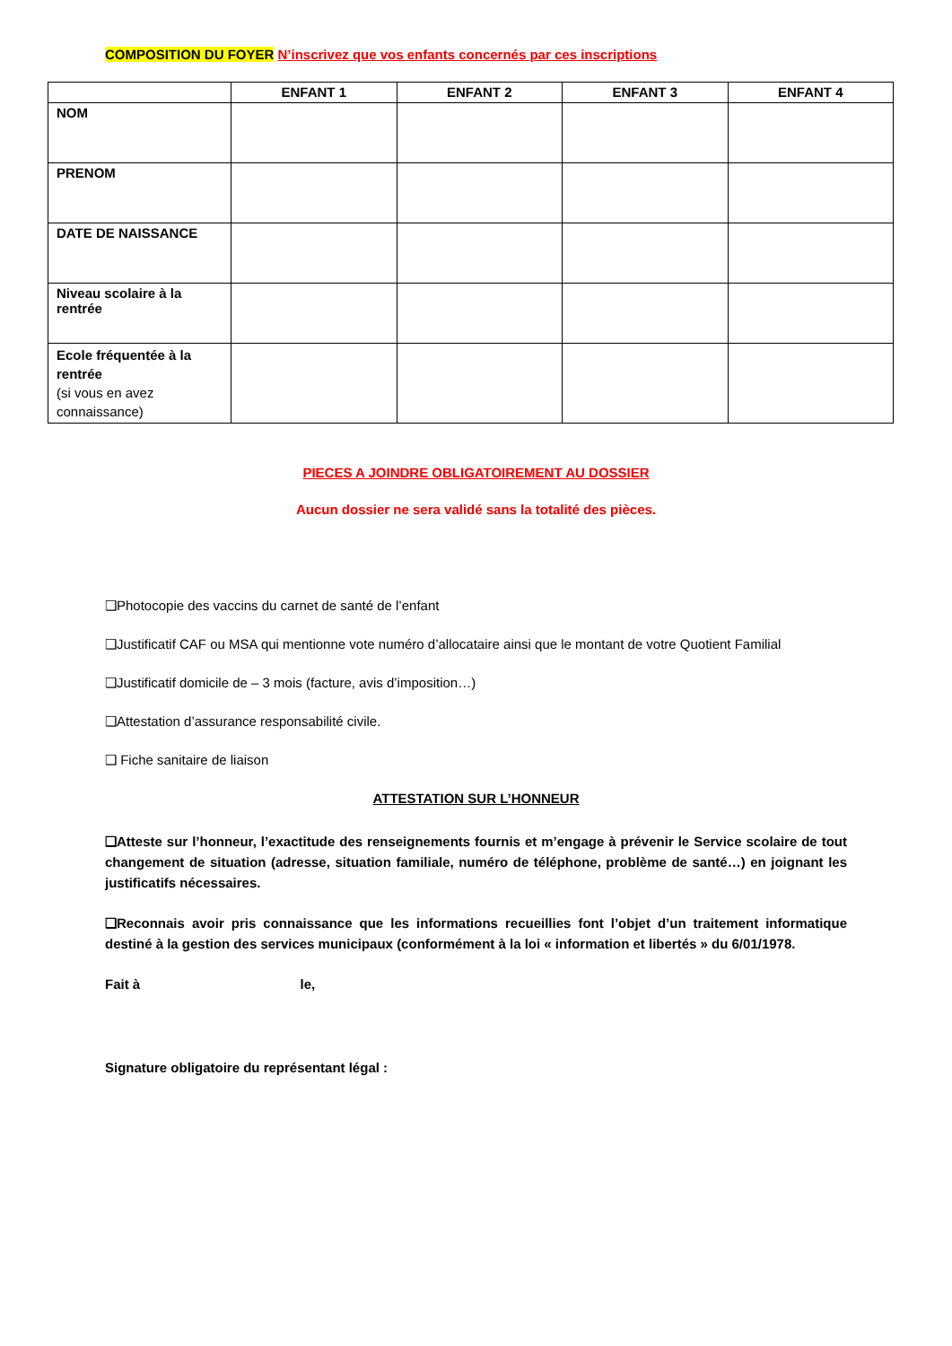COMPOSITION DU FOYER N’inscrivez que vos enfants concernés par ces inscriptions
| | ENFANT 1 | ENFANT 2 | ENFANT 3 | ENFANT 4 |
| --- | --- | --- | --- | --- |
| NOM | | | | |
| PRENOM | | | | |
| DATE DE NAISSANCE | | | | |
| Niveau scolaire à la rentrée | | | | |
| Ecole fréquentée à la rentrée (si vous en avez connaissance) | | | | |
PIECES A JOINDRE OBLIGATOIREMENT AU DOSSIER
Aucun dossier ne sera validé sans la totalité des pièces.
❑Photocopie des vaccins du carnet de santé de l’enfant
❑Justificatif CAF ou MSA qui mentionne vote numéro d’allocataire ainsi que le montant de votre Quotient Familial
❑Justificatif domicile de – 3 mois (facture, avis d’imposition…)
❑Attestation d’assurance responsabilité civile.
❑ Fiche sanitaire de liaison
ATTESTATION SUR L’HONNEUR
❑Atteste sur l’honneur, l’exactitude des renseignements fournis et m’engage à prévenir le Service scolaire de tout changement de situation (adresse, situation familiale, numéro de téléphone, problème de santé…) en joignant les justificatifs nécessaires.
❑Reconnais avoir pris connaissance que les informations recueillies font l’objet d’un traitement informatique destiné à la gestion des services municipaux (conformément à la loi « information et libertés » du 6/01/1978.
Fait à le,
Signature obligatoire du représentant légal :